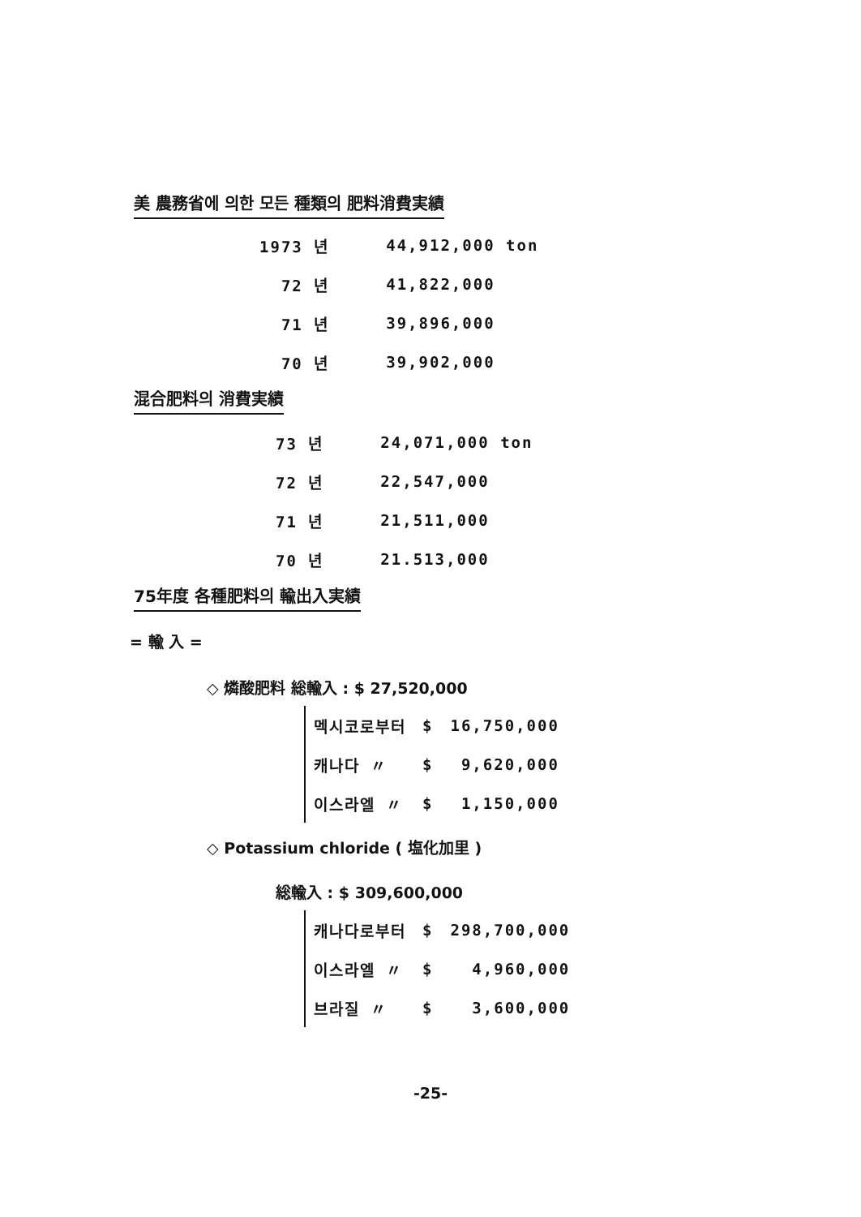美 農務省에 의한 모든 種類의 肥料消費実績
| 1973 년 | 44,912,000 ton |
| 72 년 | 41,822,000 |
| 71 년 | 39,896,000 |
| 70 년 | 39,902,000 |
混合肥料의 消費実績
| 73 년 | 24,071,000 ton |
| 72 년 | 22,547,000 |
| 71 년 | 21,511,000 |
| 70 년 | 21.513,000 |
75年度 各種肥料의 輸出入実績
= 輸 入 =
◇ 燐酸肥料 総輸入 : $ 27,520,000
| 멕시코로부터 | $ | 16,750,000 |
| 캐나다 〃 | $ | 9,620,000 |
| 이스라엘 〃 | $ | 1,150,000 |
◇ Potassium chloride ( 塩化加里 )
総輸入 : $ 309,600,000
| 캐나다로부터 | $ | 298,700,000 |
| 이스라엘 〃 | $ | 4,960,000 |
| 브라질 〃 | $ | 3,600,000 |
-25-